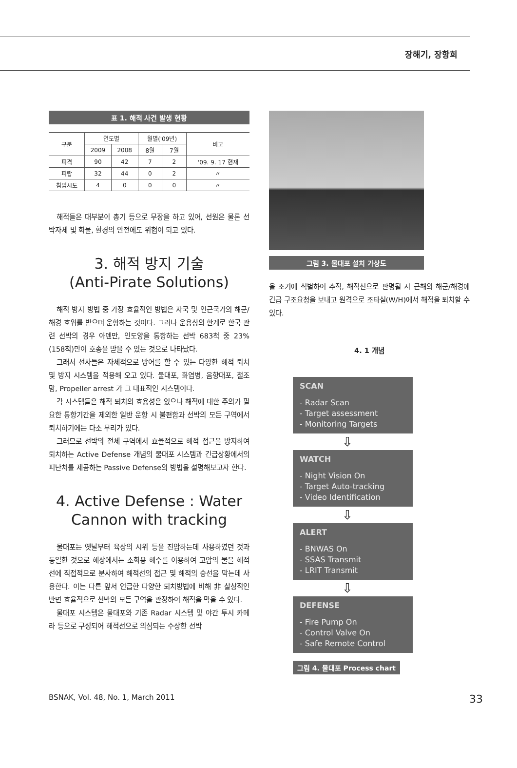장해기, 장항희
표 1. 해적 사건 발생 현황
| 구분 | 연도별 | | 월별('09년) | | 비고 |
| --- | --- | --- | --- | --- | --- |
| | 2009 | 2008 | 8월 | 7월 | |
| 피격 | 90 | 42 | 7 | 2 | '09. 9. 17 현재 |
| 피랍 | 32 | 44 | 0 | 2 | 〃 |
| 침입시도 | 4 | 0 | 0 | 0 | 〃 |
해적들은 대부분이 총기 등으로 무장을 하고 있어, 선원은 물론 선박자체 및 화물, 환경의 안전에도 위협이 되고 있다.
3. 해적 방지 기술
(Anti-Pirate Solutions)
해적 방지 방법 중 가장 효율적인 방법은 자국 및 인근국가의 해군/해경 호위를 받으며 운항하는 것이다. 그러나 운용상의 한계로 한국 관련 선박의 경우 아덴만, 인도양을 통항하는 선박 683척 중 23%(158척)만이 호송을 받을 수 있는 것으로 나타났다.
그래서 선사들은 자체적으로 방어를 할 수 있는 다양한 해적 퇴치 및 방지 시스템을 적용해 오고 있다. 물대포, 화염병, 음향대포, 철조망, Propeller arrest 가 그 대표적인 시스템이다.
각 시스템들은 해적 퇴치의 효용성은 있으나 해적에 대한 주의가 필요한 통항기간을 제외한 일반 운항 시 불편함과 선박의 모든 구역에서 퇴치하기에는 다소 무리가 있다.
그러므로 선박의 전체 구역에서 효율적으로 해적 접근을 방지하여 퇴치하는 Active Defense 개념의 물대포 시스템과 긴급상황에서의 피난처를 제공하는 Passive Defense의 방법을 설명해보고자 한다.
4. Active Defense : Water Cannon with tracking
물대포는 옛날부터 육상의 시위 등을 진압하는데 사용하였던 것과 동일한 것으로 해상에서는 소화용 해수를 이용하여 고압의 물을 해적선에 직접적으로 분사하여 해적선의 접근 및 해적의 승선을 막는데 사용한다. 이는 다른 앞서 언급한 다양한 퇴치방법에 비해 非 살상적인 반면 효율적으로 선박의 모든 구역을 관장하여 해적을 막을 수 있다.
물대포 시스템은 물대포와 기존 Radar 시스템 및 야간 투시 카메라 등으로 구성되어 해적선으로 의심되는 수상한 선박
그림 3. 물대포 설치 가상도
을 조기에 식별하여 추적, 해적선으로 판명될 시 근해의 해군/해경에 긴급 구조요청을 보내고 원격으로 조타실(W/H)에서 해적을 퇴치할 수 있다.
4. 1 개념
SCAN
- Radar Scan
- Target assessment
- Monitoring Targets
⇩
WATCH
- Night Vision On
- Target Auto-tracking
- Video Identification
⇩
ALERT
- BNWAS On
- SSAS Transmit
- LRIT Transmit
⇩
DEFENSE
- Fire Pump On
- Control Valve On
- Safe Remote Control
그림 4. 물대포 Process chart
BSNAK, Vol. 48, No. 1, March 2011 33